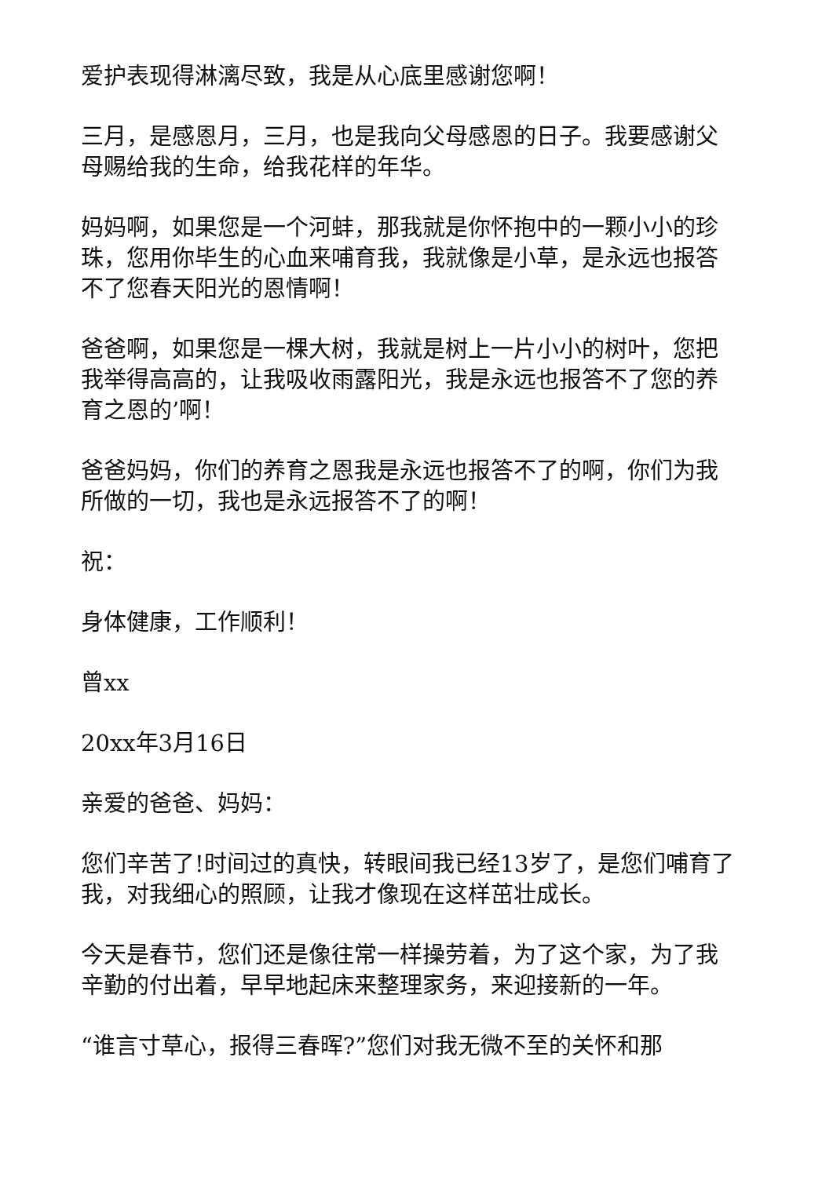爱护表现得淋漓尽致，我是从心底里感谢您啊！
三月，是感恩月，三月，也是我向父母感恩的日子。我要感谢父母赐给我的生命，给我花样的年华。
妈妈啊，如果您是一个河蚌，那我就是你怀抱中的一颗小小的珍珠，您用你毕生的心血来哺育我，我就像是小草，是永远也报答不了您春天阳光的恩情啊！
爸爸啊，如果您是一棵大树，我就是树上一片小小的树叶，您把我举得高高的，让我吸收雨露阳光，我是永远也报答不了您的养育之恩的’啊！
爸爸妈妈，你们的养育之恩我是永远也报答不了的啊，你们为我所做的一切，我也是永远报答不了的啊！
祝：
身体健康，工作顺利！
曾xx
20xx年3月16日
亲爱的爸爸、妈妈：
您们辛苦了!时间过的真快，转眼间我已经13岁了，是您们哺育了我，对我细心的照顾，让我才像现在这样茁壮成长。
今天是春节，您们还是像往常一样操劳着，为了这个家，为了我辛勤的付出着，早早地起床来整理家务，来迎接新的一年。
“谁言寸草心，报得三春晖?”您们对我无微不至的关怀和那